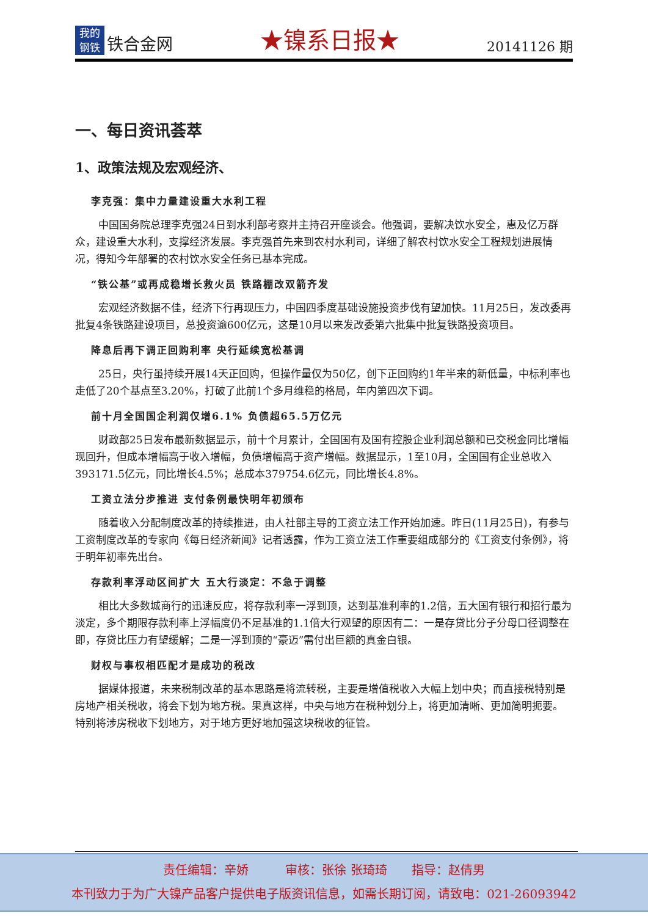我的
钢铁
铁合金网
★镍系日报★
20141126 期
一、每日资讯荟萃
1、政策法规及宏观经济、
李克强：集中力量建设重大水利工程
中国国务院总理李克强24日到水利部考察并主持召开座谈会。他强调，要解决饮水安全，惠及亿万群众，建设重大水利，支撑经济发展。李克强首先来到农村水利司，详细了解农村饮水安全工程规划进展情况，得知今年部署的农村饮水安全任务已基本完成。
“铁公基”或再成稳增长救火员 铁路棚改双箭齐发
宏观经济数据不佳，经济下行再现压力，中国四季度基础设施投资步伐有望加快。11月25日，发改委再批复4条铁路建设项目，总投资逾600亿元，这是10月以来发改委第六批集中批复铁路投资项目。
降息后再下调正回购利率 央行延续宽松基调
25日，央行虽持续开展14天正回购，但操作量仅为50亿，创下正回购约1年半来的新低量，中标利率也走低了20个基点至3.20%，打破了此前1个多月维稳的格局，年内第四次下调。
前十月全国国企利润仅增6.1% 负债超65.5万亿元
财政部25日发布最新数据显示，前十个月累计，全国国有及国有控股企业利润总额和已交税金同比增幅现回升，但成本增幅高于收入增幅，负债增幅高于资产增幅。数据显示，1至10月，全国国有企业总收入393171.5亿元，同比增长4.5%；总成本379754.6亿元，同比增长4.8%。
工资立法分步推进 支付条例最快明年初颁布
随着收入分配制度改革的持续推进，由人社部主导的工资立法工作开始加速。昨日(11月25日)，有参与工资制度改革的专家向《每日经济新闻》记者透露，作为工资立法工作重要组成部分的《工资支付条例》，将于明年初率先出台。
存款利率浮动区间扩大 五大行淡定：不急于调整
相比大多数城商行的迅速反应，将存款利率一浮到顶，达到基准利率的1.2倍，五大国有银行和招行最为淡定，多个期限存款利率上浮幅度仍不足基准的1.1倍大行观望的原因有二：一是存贷比分子分母口径调整在即，存贷比压力有望缓解；二是一浮到顶的“豪迈”需付出巨额的真金白银。
财权与事权相匹配才是成功的税改
据媒体报道，未来税制改革的基本思路是将流转税，主要是增值税收入大幅上划中央；而直接税特别是房地产相关税收，将会下划为地方税。果真这样，中央与地方在税种划分上，将更加清晰、更加简明扼要。特别将涉房税收下划地方，对于地方更好地加强这块税收的征管。
责任编辑：辛娇　　　审核：张徐 张琦琦　　指导：赵倩男
本刊致力于为广大镍产品客户提供电子版资讯信息，如需长期订阅，请致电：021-26093942